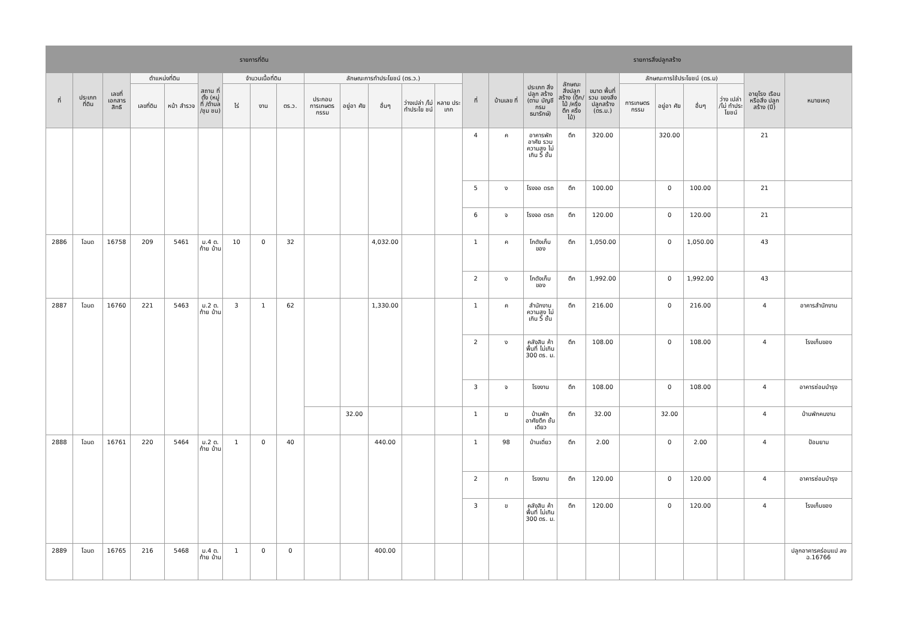| รายการที่ดิน | | | | | | | | | | | | | | รายการสิ่งปลูกสร้าง | | | | | | | | | | |
| --- | --- | --- | --- | --- | --- | --- | --- | --- | --- | --- | --- | --- | --- | --- | --- | --- | --- | --- | --- | --- | --- | --- | --- | --- |
| ที่ | ประเภท ที่ดิน | เลขที่ เอกสาร สิทธิ | ตำแหน่งที่ดิน | | สถาน ที่ตั้ง (หมู่ที่ /ตำบล /ชุม ชน) | จำนวนเนื้อที่ดิน | | | ลักษณะการทำประโยชน์ (ตร.ว.) | | | | | ที่ | บ้านเลข ที่ | ประเภท สิ่งปลูก สร้าง (ตาม บัญชีกรม ธนารักษ์) | ลักษณะ สิ่งปลูก สร้าง (ตึก/ไม้ /ครึ่งตึก ครึ่งไม้) | ขนาด พื้นที่รวม ของสิ่ง ปลูกสร้าง (ตร.ม.) | ลักษณะการใช้ประโยชน์ (ตร.ม) | | | | อายุโรง เรือนหรือสิ่ง ปลูกสร้าง (ปี) | หมายเหตุ |
| | | | เลขที่ดิน | หน้า สำรวจ | | ไร่ | งาน | ตร.ว. | ประกอบ การเกษตร กรรม | อยู่อา ศัย | อื่นๆ | ว่างเปล่า /ไม่ ทำประโย ชน์ | หลาย ประ เภท | | | | | | การเกษตร กรรม | อยู่อา ศัย | อื่นๆ | ว่าง เปล่า /ไม่ ทำประ โยชน์ | | |
| | | | | | | | | | | | | | | 4 | ค | อาคารพัก อาศัย รวม ความสูง ไม่เกิน 5 ชั้น | ตึก | 320.00 | | 320.00 | | | 21 | |
| | | | | | | | | | | | | | | 5 | ง | โรงจอ ดรถ | ตึก | 100.00 | | 0 | 100.00 | | 21 | |
| | | | | | | | | | | | | | | 6 | จ | โรงจอ ดรถ | ตึก | 120.00 | | 0 | 120.00 | | 21 | |
| 2886 | โฉนด | 16758 | 209 | 5461 | ม.4 ต. ท้าย บ้าน | 10 | 0 | 32 | | | 4,032.00 | | | 1 | ค | โกดังเก็บ ของ | ตึก | 1,050.00 | | 0 | 1,050.00 | | 43 | |
| | | | | | | | | | | | | | | 2 | ง | โกดังเก็บ ของ | ตึก | 1,992.00 | | 0 | 1,992.00 | | 43 | |
| 2887 | โฉนด | 16760 | 221 | 5463 | ม.2 ต. ท้าย บ้าน | 3 | 1 | 62 | | | 1,330.00 | | | 1 | ค | สำนักงาน ความสูง ไม่เกิน 5 ชั้น | ตึก | 216.00 | | 0 | 216.00 | | 4 | อาคารสำนักงาน |
| | | | | | | | | | | | | | | 2 | ง | คลังสิน ค้า พื้นที่ ไม่เกิน 300 ตร. ม. | ตึก | 108.00 | | 0 | 108.00 | | 4 | โรงเก็บของ |
| | | | | | | | | | | | | | | 3 | จ | โรงงาน | ตึก | 108.00 | | 0 | 108.00 | | 4 | อาคารซ่อมบำรุง |
| | | | | | | | | | | 32.00 | | | | 1 | ฆ | บ้านพัก อาศัยตึก ชั้นเดียว | ตึก | 32.00 | | 32.00 | | | 4 | บ้านพักคนงาน |
| 2888 | โฉนด | 16761 | 220 | 5464 | ม.2 ต. ท้าย บ้าน | 1 | 0 | 40 | | | 440.00 | | | 1 | 98 | บ้านเดี่ยว | ตึก | 2.00 | | 0 | 2.00 | | 4 | ป้อมยาม |
| | | | | | | | | | | | | | | 2 | ก | โรงงาน | ตึก | 120.00 | | 0 | 120.00 | | 4 | อาคารซ่อมบำรุง |
| | | | | | | | | | | | | | | 3 | ข | คลังสิน ค้า พื้นที่ ไม่เกิน 300 ตร. ม. | ตึก | 120.00 | | 0 | 120.00 | | 4 | โรงเก็บของ |
| 2889 | โฉนด | 16765 | 216 | 5468 | ม.4 ต. ท้าย บ้าน | 1 | 0 | 0 | | | 400.00 | | | | | | | | | | | | | ปลูกอาคารคร่อมแป ลง ฉ.16766 |